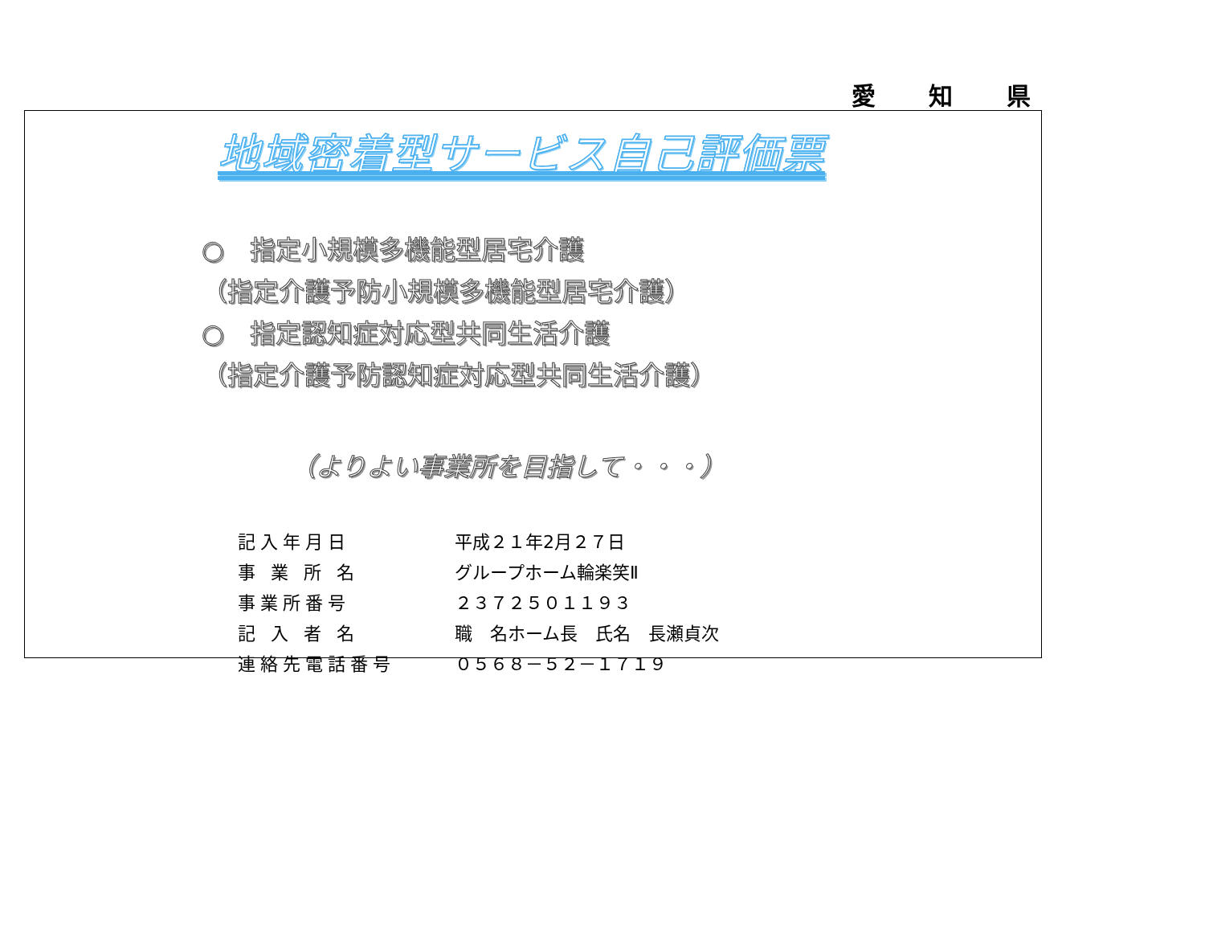愛 知 県
地域密着型サービス自己評価票
○　指定小規模多機能型居宅介護
（指定介護予防小規模多機能型居宅介護）
○　指定認知症対応型共同生活介護
（指定介護予防認知症対応型共同生活介護）
（よりよい事業所を目指して・・・）
| 記入年月日 | 平成２１年2月２７日 |
| 事 業 所 名 | グループホーム輪楽笑Ⅱ |
| 事業所番号 | ２３７２５０１１９３ |
| 記 入 者 名 | 職 名ホーム長 氏名 長瀬貞次 |
| 連絡先電話番号 | ０５６８－５２－１７１９ |